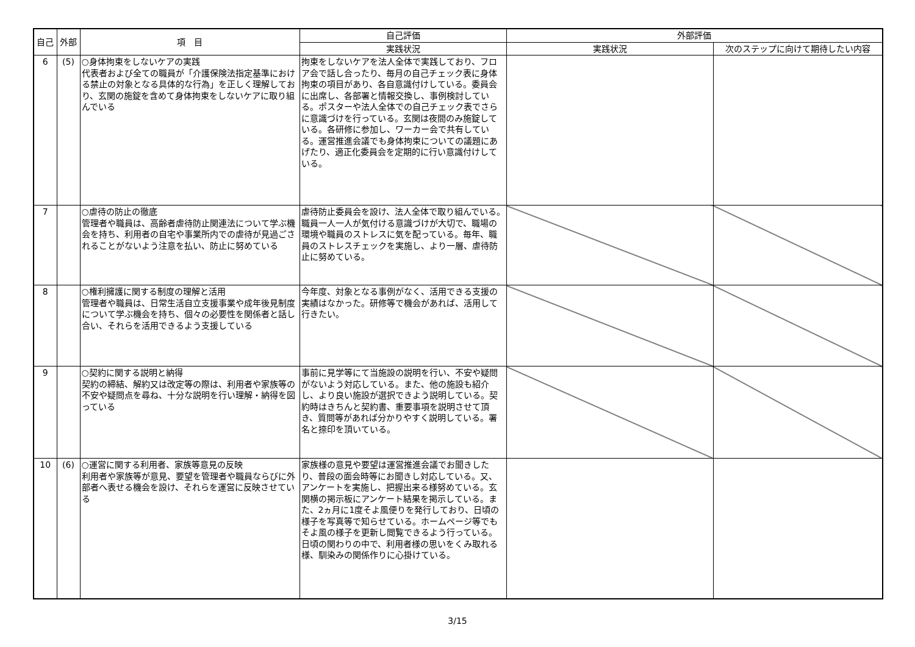| 自己 | 外部 | 項 目 | 自己評価 | 外部評価 | |
| --- | --- | --- | --- | --- | --- |
| | | | 実践状況 | 実践状況 | 次のステップに向けて期待したい内容 |
| 6 | (5) | ○身体拘束をしないケアの実践 代表者および全ての職員が「介護保険法指定基準における禁止の対象となる具体的な行為」を正しく理解しており、玄関の施錠を含めて身体拘束をしないケアに取り組んでいる | 拘束をしないケアを法人全体で実践しており、フロア会で話し合ったり、毎月の自己チェック表に身体拘束の項目があり、各自意識付けしている。委員会に出席し、各部署と情報交換し、事例検討している。ポスターや法人全体での自己チェック表でさらに意識づけを行っている。玄関は夜間のみ施錠している。各研修に参加し、ワーカー会で共有している。運営推進会議でも身体拘束についての議題にあげたり、適正化委員会を定期的に行い意識付けしている。 | | |
| 7 | | ○虐待の防止の徹底 管理者や職員は、高齢者虐待防止関連法について学ぶ機会を持ち、利用者の自宅や事業所内での虐待が見過ごされることがないよう注意を払い、防止に努めている | 虐待防止委員会を設け、法人全体で取り組んでいる。職員一人一人が気付ける意識づけが大切で、職場の環境や職員のストレスに気を配っている。毎年、職員のストレスチェックを実施し、より一層、虐待防止に努めている。 | | |
| 8 | | ○権利擁護に関する制度の理解と活用 管理者や職員は、日常生活自立支援事業や成年後見制度について学ぶ機会を持ち、個々の必要性を関係者と話し合い、それらを活用できるよう支援している | 今年度、対象となる事例がなく、活用できる支援の実績はなかった。研修等で機会があれば、活用して行きたい。 | | |
| 9 | | ○契約に関する説明と納得 契約の締結、解約又は改定等の際は、利用者や家族等の不安や疑問点を尋ね、十分な説明を行い理解・納得を図っている | 事前に見学等にて当施設の説明を行い、不安や疑問がないよう対応している。また、他の施設も紹介し、より良い施設が選択できよう説明している。契約時はきちんと契約書、重要事項を説明させて頂き、質問等があれば分かりやすく説明している。署名と捺印を頂いている。 | | |
| 10 | (6) | ○運営に関する利用者、家族等意見の反映 利用者や家族等が意見、要望を管理者や職員ならびに外部者へ表せる機会を設け、それらを運営に反映させている | 家族様の意見や要望は運営推進会議でお聞きしたり、普段の面会時等にお聞きし対応している。又、アンケートを実施し、把握出来る様努めている。玄関横の掲示板にアンケート結果を掲示している。また、2ヵ月に1度そよ風便りを発行しており、日頃の様子を写真等で知らせている。ホームページ等でもそよ風の様子を更新し閲覧できるよう行っている。日頃の関わりの中で、利用者様の思いをくみ取れる様、馴染みの関係作りに心掛けている。 | | |
3/15